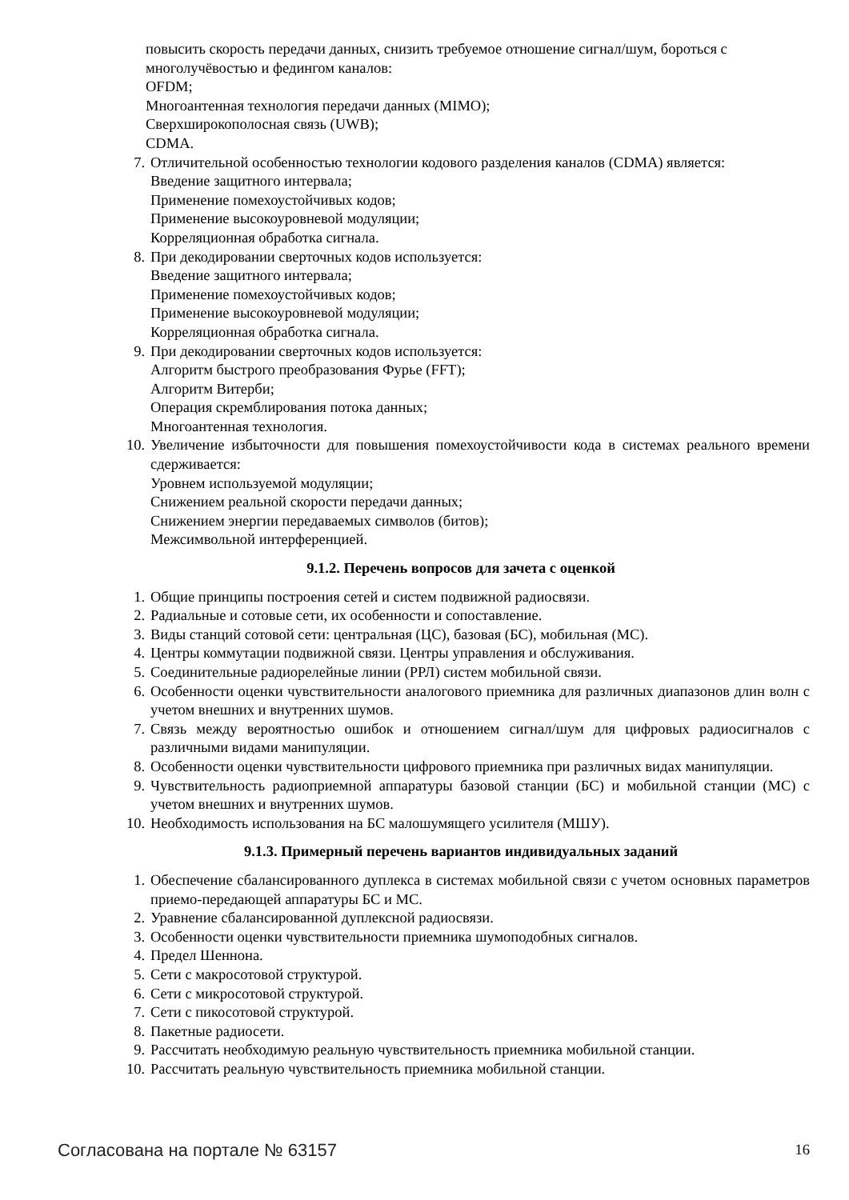повысить скорость передачи данных, снизить требуемое отношение сигнал/шум, бороться с многолучёвостью и федингом каналов:
OFDM;
Многоантенная технология передачи данных (MIMO);
Сверхширокополосная связь (UWB);
CDMA.
7. Отличительной особенностью технологии кодового разделения каналов (CDMA) является:
Введение защитного интервала;
Применение помехоустойчивых кодов;
Применение высокоуровневой модуляции;
Корреляционная обработка сигнала.
8. При декодировании сверточных кодов используется:
Введение защитного интервала;
Применение помехоустойчивых кодов;
Применение высокоуровневой модуляции;
Корреляционная обработка сигнала.
9. При декодировании сверточных кодов используется:
Алгоритм быстрого преобразования Фурье (FFT);
Алгоритм Витерби;
Операция скремблирования потока данных;
Многоантенная технология.
10. Увеличение избыточности для повышения помехоустойчивости кода в системах реального времени сдерживается:
Уровнем используемой модуляции;
Снижением реальной скорости передачи данных;
Снижением энергии передаваемых символов (битов);
Межсимвольной интерференцией.
9.1.2. Перечень вопросов для зачета с оценкой
1. Общие принципы построения сетей и систем подвижной радиосвязи.
2. Радиальные и сотовые сети, их особенности и сопоставление.
3. Виды станций сотовой сети: центральная (ЦС), базовая (БС), мобильная (МС).
4. Центры коммутации подвижной связи. Центры управления и обслуживания.
5. Соединительные радиорелейные линии (РРЛ) систем мобильной связи.
6. Особенности оценки чувствительности аналогового приемника для различных диапазонов длин волн с учетом внешних и внутренних шумов.
7. Связь между вероятностью ошибок и отношением сигнал/шум для цифровых радиосигналов с различными видами манипуляции.
8. Особенности оценки чувствительности цифрового приемника при различных видах манипуляции.
9. Чувствительность радиоприемной аппаратуры базовой станции (БС) и мобильной станции (МС) с учетом внешних и внутренних шумов.
10. Необходимость использования на БС малошумящего усилителя (МШУ).
9.1.3. Примерный перечень вариантов индивидуальных заданий
1. Обеспечение сбалансированного дуплекса в системах мобильной связи с учетом основных параметров приемо-передающей аппаратуры БС и МС.
2. Уравнение сбалансированной дуплексной радиосвязи.
3. Особенности оценки чувствительности приемника шумоподобных сигналов.
4. Предел Шеннона.
5. Сети с макросотовой структурой.
6. Сети с микросотовой структурой.
7. Сети с пикосотовой структурой.
8. Пакетные радиосети.
9. Рассчитать необходимую реальную чувствительность приемника мобильной станции.
10. Рассчитать реальную чувствительность приемника мобильной станции.
Согласована на портале № 63157 16